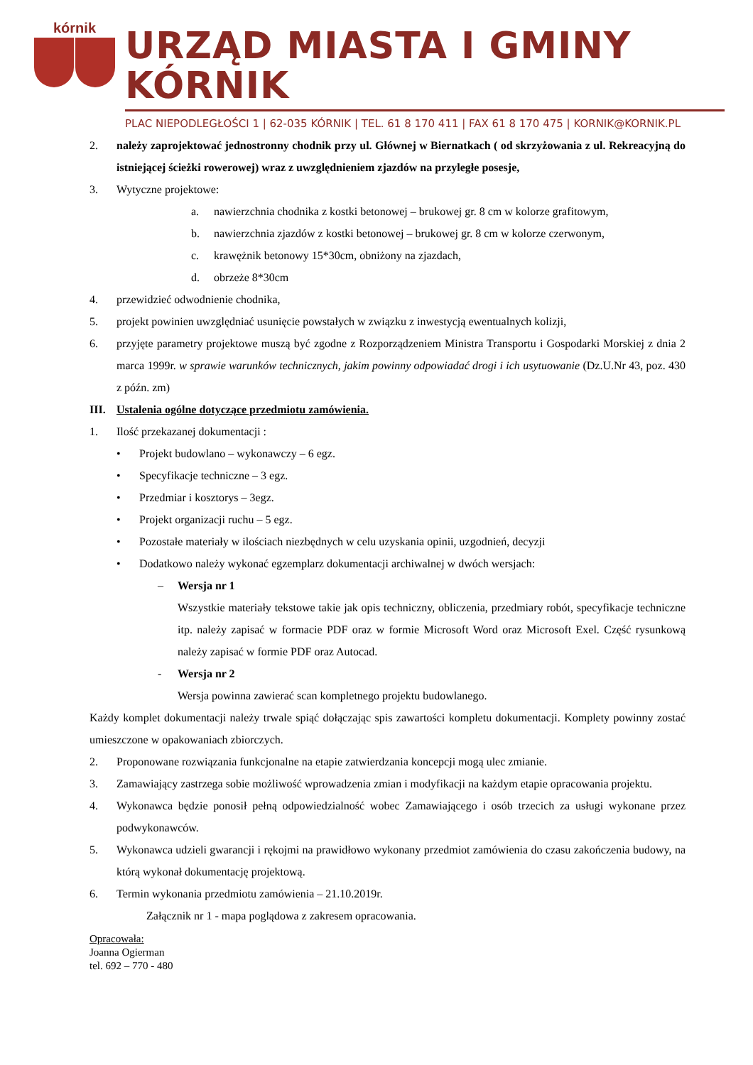kórnik
URZĄD MIASTA I GMINY KÓRNIK
PLAC NIEPODLEGŁOŚCI 1 | 62-035 KÓRNIK | TEL. 61 8 170 411 | FAX 61 8 170 475 | KORNIK@KORNIK.PL
2. należy zaprojektować jednostronny chodnik przy ul. Głównej w Biernatkach ( od skrzyżowania z ul. Rekreacyjną do istniejącej ścieżki rowerowej) wraz z uwzględnieniem zjazdów na przyległe posesje,
3. Wytyczne projektowe:
a. nawierzchnia chodnika z kostki betonowej – brukowej gr. 8 cm w kolorze grafitowym,
b. nawierzchnia zjazdów z kostki betonowej – brukowej gr. 8 cm w kolorze czerwonym,
c. krawężnik betonowy 15*30cm, obniżony na zjazdach,
d. obrzeże 8*30cm
4. przewidzieć odwodnienie chodnika,
5. projekt powinien uwzględniać usunięcie powstałych w związku z inwestycją ewentualnych kolizji,
6. przyjęte parametry projektowe muszą być zgodne z Rozporządzeniem Ministra Transportu i Gospodarki Morskiej z dnia 2 marca 1999r. w sprawie warunków technicznych, jakim powinny odpowiadać drogi i ich usytuowanie (Dz.U.Nr 43, poz. 430 z późn. zm)
III. Ustalenia ogólne dotyczące przedmiotu zamówienia.
1. Ilość przekazanej dokumentacji :
• Projekt budowlano – wykonawczy – 6 egz.
• Specyfikacje techniczne – 3 egz.
• Przedmiar i kosztorys – 3egz.
• Projekt organizacji ruchu – 5 egz.
• Pozostałe materiały w ilościach niezbędnych w celu uzyskania opinii, uzgodnień, decyzji
• Dodatkowo należy wykonać egzemplarz dokumentacji archiwalnej w dwóch wersjach:
– Wersja nr 1
Wszystkie materiały tekstowe takie jak opis techniczny, obliczenia, przedmiary robót, specyfikacje techniczne itp. należy zapisać w formacie PDF oraz w formie Microsoft Word oraz Microsoft Exel. Część rysunkową należy zapisać w formie PDF oraz Autocad.
- Wersja nr 2
Wersja powinna zawierać scan kompletnego projektu budowlanego.
Każdy komplet dokumentacji należy trwale spiąć dołączając spis zawartości kompletu dokumentacji. Komplety powinny zostać umieszczone w opakowaniach zbiorczych.
2. Proponowane rozwiązania funkcjonalne na etapie zatwierdzania koncepcji mogą ulec zmianie.
3. Zamawiający zastrzega sobie możliwość wprowadzenia zmian i modyfikacji na każdym etapie opracowania projektu.
4. Wykonawca będzie ponosił pełną odpowiedzialność wobec Zamawiającego i osób trzecich za usługi wykonane przez podwykonawców.
5. Wykonawca udzieli gwarancji i rękojmi na prawidłowo wykonany przedmiot zamówienia do czasu zakończenia budowy, na którą wykonał dokumentację projektową.
6. Termin wykonania przedmiotu zamówienia – 21.10.2019r.
Załącznik nr 1 - mapa poglądowa z zakresem opracowania.
Opracowała:
Joanna Ogierman
tel. 692 – 770 - 480